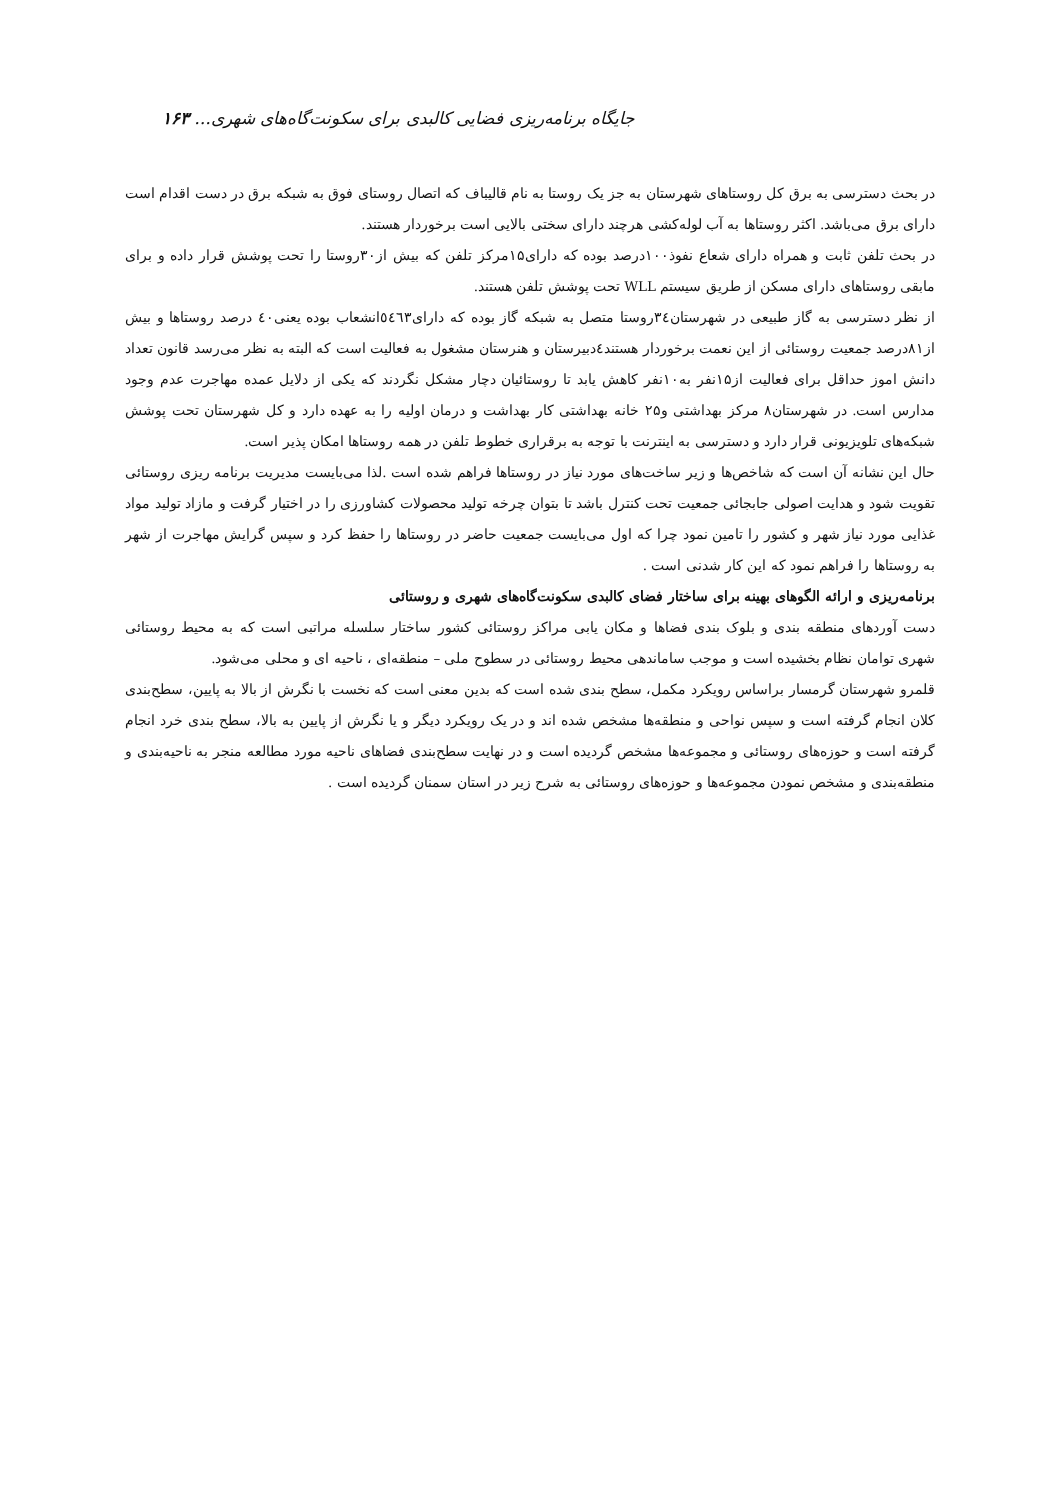جایگاه برنامه‌ریزی فضایی کالبدی برای سکونت‌گاه‌های شهری... ۱۶۳
در بحث دسترسی به برق کل روستاهای شهرستان به جز یک روستا به نام قالیباف که اتصال روستای فوق به شبکه برق در دست اقدام است دارای برق می‌باشد. اکثر روستاها به آب لوله‌کشی هرچند دارای سختی بالایی است برخوردار هستند.
در بحث تلفن ثابت و همراه دارای شعاع نفوذ۱۰۰درصد بوده که دارای۱۵مرکز تلفن که بیش از۳۰روستا را تحت پوشش قرار داده و برای مابقی روستاهای دارای مسکن از طریق سیستم WLL تحت پوشش تلفن هستند.
از نظر دسترسی به گاز طبیعی در شهرستان۳٤روستا متصل به شبکه گاز بوده که دارای٥٤٦۳انشعاب بوده یعنی٤٠ درصد روستاها و بیش از۸۱درصد جمعیت روستائی از این نعمت برخوردار هستند٤دبیرستان و هنرستان مشغول به فعالیت است که البته به نظر می‌رسد قانون تعداد دانش اموز حداقل برای فعالیت از۱۵نفر به۱۰نفر کاهش یابد تا روستائیان دچار مشکل نگردند که یکی از دلایل عمده مهاجرت عدم وجود مدارس است. در شهرستان۸ مرکز بهداشتی و۲۵ خانه بهداشتی کار بهداشت و درمان اولیه را به عهده دارد و کل شهرستان تحت پوشش شبکه‌های تلویزیونی قرار دارد و دسترسی به اینترنت با توجه به برقراری خطوط تلفن در همه روستاها امکان پذیر است.
حال این نشانه آن است که شاخص‌ها و زیر ساخت‌های مورد نیاز در روستاها فراهم شده است .لذا می‌بایست مدیریت برنامه ریزی روستائی تقویت شود و هدایت اصولی جابجائی جمعیت تحت کنترل باشد تا بتوان چرخه تولید محصولات کشاورزی را در اختیار گرفت و مازاد تولید مواد غذایی مورد نیاز شهر و کشور را تامین نمود چرا که اول می‌بایست جمعیت حاضر در روستاها را حفظ کرد و سپس گرایش مهاجرت از شهر به روستاها را فراهم نمود که این کار شدنی است .
برنامه‌ریزی و ارائه الگوهای بهینه برای ساختار فضای کالبدی سکونت‌گاه‌های شهری و روستائی
دست آوردهای منطقه بندی و بلوک بندی فضاها و مکان یابی مراکز روستائی کشور ساختار سلسله مراتبی است که به محیط روستائی شهری توامان نظام بخشیده است و موجب ساماندهی محیط روستائی در سطوح ملی – منطقه‌ای ، ناحیه ای و محلی می‌شود.
قلمرو شهرستان گرمسار براساس رویکرد مکمل، سطح بندی شده است که بدین معنی است که نخست با نگرش از بالا به پایین، سطح‌بندی کلان انجام گرفته است و سپس نواحی و منطقه‌ها مشخص شده اند و در یک رویکرد دیگر و یا نگرش از پایین به بالا، سطح بندی خرد انجام گرفته است و حوزه‌های روستائی و مجموعه‌ها مشخص گردیده است و در نهایت سطح‌بندی فضاهای ناحیه مورد مطالعه منجر به ناحیه‌بندی و منطقه‌بندی و مشخص نمودن مجموعه‌ها و حوزه‌های روستائی به شرح زیر در استان سمنان گردیده است .